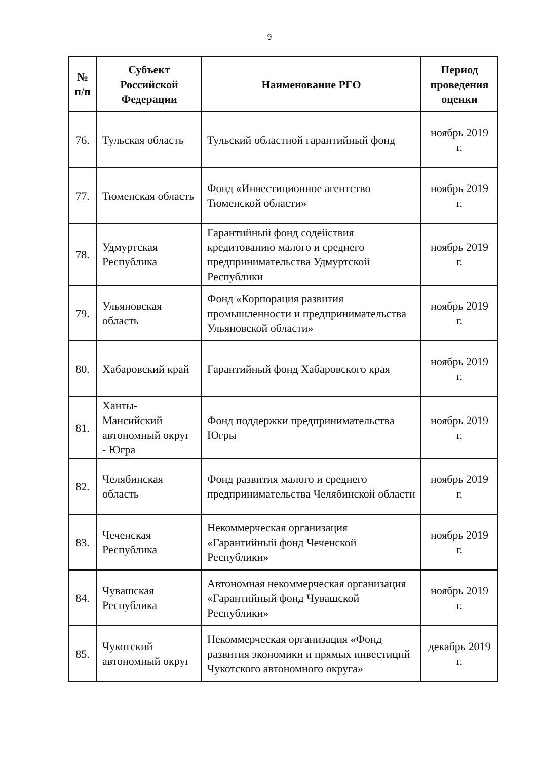9
| № п/п | Субъект Российской Федерации | Наименование РГО | Период проведения оценки |
| --- | --- | --- | --- |
| 76. | Тульская область | Тульский областной гарантийный фонд | ноябрь 2019 г. |
| 77. | Тюменская область | Фонд «Инвестиционное агентство Тюменской области» | ноябрь 2019 г. |
| 78. | Удмуртская Республика | Гарантийный фонд содействия кредитованию малого и среднего предпринимательства Удмуртской Республики | ноябрь 2019 г. |
| 79. | Ульяновская область | Фонд «Корпорация развития промышленности и предпринимательства Ульяновской области» | ноябрь 2019 г. |
| 80. | Хабаровский край | Гарантийный фонд Хабаровского края | ноябрь 2019 г. |
| 81. | Ханты-Мансийский автономный округ - Югра | Фонд поддержки предпринимательства Югры | ноябрь 2019 г. |
| 82. | Челябинская область | Фонд развития малого и среднего предпринимательства Челябинской области | ноябрь 2019 г. |
| 83. | Чеченская Республика | Некоммерческая организация «Гарантийный фонд Чеченской Республики» | ноябрь 2019 г. |
| 84. | Чувашская Республика | Автономная некоммерческая организация «Гарантийный фонд Чувашской Республики» | ноябрь 2019 г. |
| 85. | Чукотский автономный округ | Некоммерческая организация «Фонд развития экономики и прямых инвестиций Чукотского автономного округа» | декабрь 2019 г. |